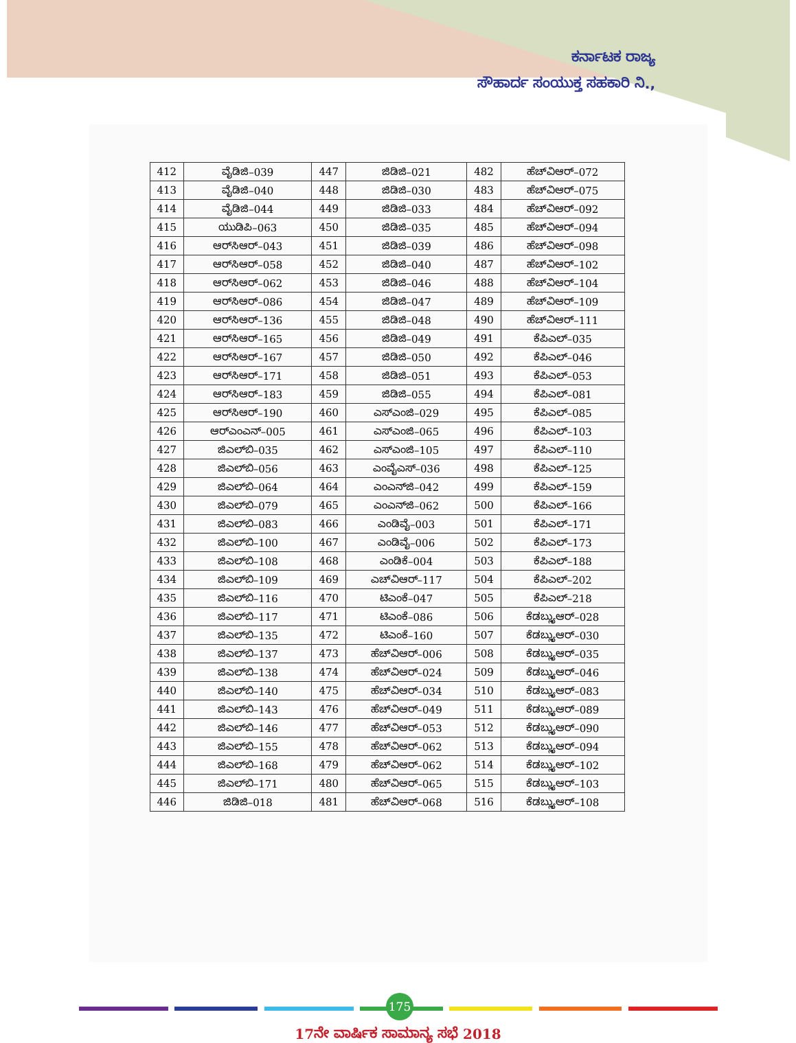ಕರ್ನಾಟಕ ರಾಜ್ಯ
ಸೌಹಾರ್ದ ಸಂಯುಕ್ತ ಸಹಕಾರಿ ನಿ.,
| 412 | ವೈಡಿಜಿ–039 | 447 | ಜಿಡಿಜಿ–021 | 482 | ಹೆಚ್‌ವಿಆರ್–072 |
| 413 | ವೈಡಿಜಿ–040 | 448 | ಜಿಡಿಜಿ–030 | 483 | ಹೆಚ್‌ವಿಆರ್–075 |
| 414 | ವೈಡಿಜಿ–044 | 449 | ಜಿಡಿಜಿ–033 | 484 | ಹೆಚ್‌ವಿಆರ್–092 |
| 415 | ಯುಡಿಪಿ–063 | 450 | ಜಿಡಿಜಿ–035 | 485 | ಹೆಚ್‌ವಿಆರ್–094 |
| 416 | ಆರ್‌ಸಿಆರ್–043 | 451 | ಜಿಡಿಜಿ–039 | 486 | ಹೆಚ್‌ವಿಆರ್–098 |
| 417 | ಆರ್‌ಸಿಆರ್–058 | 452 | ಜಿಡಿಜಿ–040 | 487 | ಹೆಚ್‌ವಿಆರ್–102 |
| 418 | ಆರ್‌ಸಿಆರ್–062 | 453 | ಜಿಡಿಜಿ–046 | 488 | ಹೆಚ್‌ವಿಆರ್–104 |
| 419 | ಆರ್‌ಸಿಆರ್–086 | 454 | ಜಿಡಿಜಿ–047 | 489 | ಹೆಚ್‌ವಿಆರ್–109 |
| 420 | ಆರ್‌ಸಿಆರ್–136 | 455 | ಜಿಡಿಜಿ–048 | 490 | ಹೆಚ್‌ವಿಆರ್–111 |
| 421 | ಆರ್‌ಸಿಆರ್–165 | 456 | ಜಿಡಿಜಿ–049 | 491 | ಕೆಪಿಎಲ್–035 |
| 422 | ಆರ್‌ಸಿಆರ್–167 | 457 | ಜಿಡಿಜಿ–050 | 492 | ಕೆಪಿಎಲ್–046 |
| 423 | ಆರ್‌ಸಿಆರ್–171 | 458 | ಜಿಡಿಜಿ–051 | 493 | ಕೆಪಿಎಲ್–053 |
| 424 | ಆರ್‌ಸಿಆರ್–183 | 459 | ಜಿಡಿಜಿ–055 | 494 | ಕೆಪಿಎಲ್–081 |
| 425 | ಆರ್‌ಸಿಆರ್–190 | 460 | ಎಸ್‌ಎಂಜಿ–029 | 495 | ಕೆಪಿಎಲ್–085 |
| 426 | ಆರ್‌ಎಂಎನ್–005 | 461 | ಎಸ್‌ಎಂಜಿ–065 | 496 | ಕೆಪಿಎಲ್–103 |
| 427 | ಜಿಎಲ್‌ಬಿ–035 | 462 | ಎಸ್‌ಎಂಜಿ–105 | 497 | ಕೆಪಿಎಲ್–110 |
| 428 | ಜಿಎಲ್‌ಬಿ–056 | 463 | ಎಂವೈಎಸ್–036 | 498 | ಕೆಪಿಎಲ್–125 |
| 429 | ಜಿಎಲ್‌ಬಿ–064 | 464 | ಎಂಎನ್‌ಜಿ–042 | 499 | ಕೆಪಿಎಲ್–159 |
| 430 | ಜಿಎಲ್‌ಬಿ–079 | 465 | ಎಂಎನ್‌ಜಿ–062 | 500 | ಕೆಪಿಎಲ್–166 |
| 431 | ಜಿಎಲ್‌ಬಿ–083 | 466 | ಎಂಡಿವೈ–003 | 501 | ಕೆಪಿಎಲ್–171 |
| 432 | ಜಿಎಲ್‌ಬಿ–100 | 467 | ಎಂಡಿವೈ–006 | 502 | ಕೆಪಿಎಲ್–173 |
| 433 | ಜಿಎಲ್‌ಬಿ–108 | 468 | ಎಂಡಿಕೆ–004 | 503 | ಕೆಪಿಎಲ್–188 |
| 434 | ಜಿಎಲ್‌ಬಿ–109 | 469 | ಎಚ್‌ವಿಆರ್–117 | 504 | ಕೆಪಿಎಲ್–202 |
| 435 | ಜಿಎಲ್‌ಬಿ–116 | 470 | ಟಿಎಂಕೆ–047 | 505 | ಕೆಪಿಎಲ್–218 |
| 436 | ಜಿಎಲ್‌ಬಿ–117 | 471 | ಟಿಎಂಕೆ–086 | 506 | ಕೆಡಬ್ಲ್ಯುಆರ್–028 |
| 437 | ಜಿಎಲ್‌ಬಿ–135 | 472 | ಟಿಎಂಕೆ–160 | 507 | ಕೆಡಬ್ಲ್ಯುಆರ್–030 |
| 438 | ಜಿಎಲ್‌ಬಿ–137 | 473 | ಹೆಚ್‌ವಿಆರ್–006 | 508 | ಕೆಡಬ್ಲ್ಯುಆರ್–035 |
| 439 | ಜಿಎಲ್‌ಬಿ–138 | 474 | ಹೆಚ್‌ವಿಆರ್–024 | 509 | ಕೆಡಬ್ಲ್ಯುಆರ್–046 |
| 440 | ಜಿಎಲ್‌ಬಿ–140 | 475 | ಹೆಚ್‌ವಿಆರ್–034 | 510 | ಕೆಡಬ್ಲ್ಯುಆರ್–083 |
| 441 | ಜಿಎಲ್‌ಬಿ–143 | 476 | ಹೆಚ್‌ವಿಆರ್–049 | 511 | ಕೆಡಬ್ಲ್ಯುಆರ್–089 |
| 442 | ಜಿಎಲ್‌ಬಿ–146 | 477 | ಹೆಚ್‌ವಿಆರ್–053 | 512 | ಕೆಡಬ್ಲ್ಯುಆರ್–090 |
| 443 | ಜಿಎಲ್‌ಬಿ–155 | 478 | ಹೆಚ್‌ವಿಆರ್–062 | 513 | ಕೆಡಬ್ಲ್ಯುಆರ್–094 |
| 444 | ಜಿಎಲ್‌ಬಿ–168 | 479 | ಹೆಚ್‌ವಿಆರ್–062 | 514 | ಕೆಡಬ್ಲ್ಯುಆರ್–102 |
| 445 | ಜಿಎಲ್‌ಬಿ–171 | 480 | ಹೆಚ್‌ವಿಆರ್–065 | 515 | ಕೆಡಬ್ಲ್ಯುಆರ್–103 |
| 446 | ಜಿಡಿಜಿ–018 | 481 | ಹೆಚ್‌ವಿಆರ್–068 | 516 | ಕೆಡಬ್ಲ್ಯುಆರ್–108 |
175
17ನೇ ವಾರ್ಷಿಕ ಸಾಮಾನ್ಯ ಸಭೆ 2018